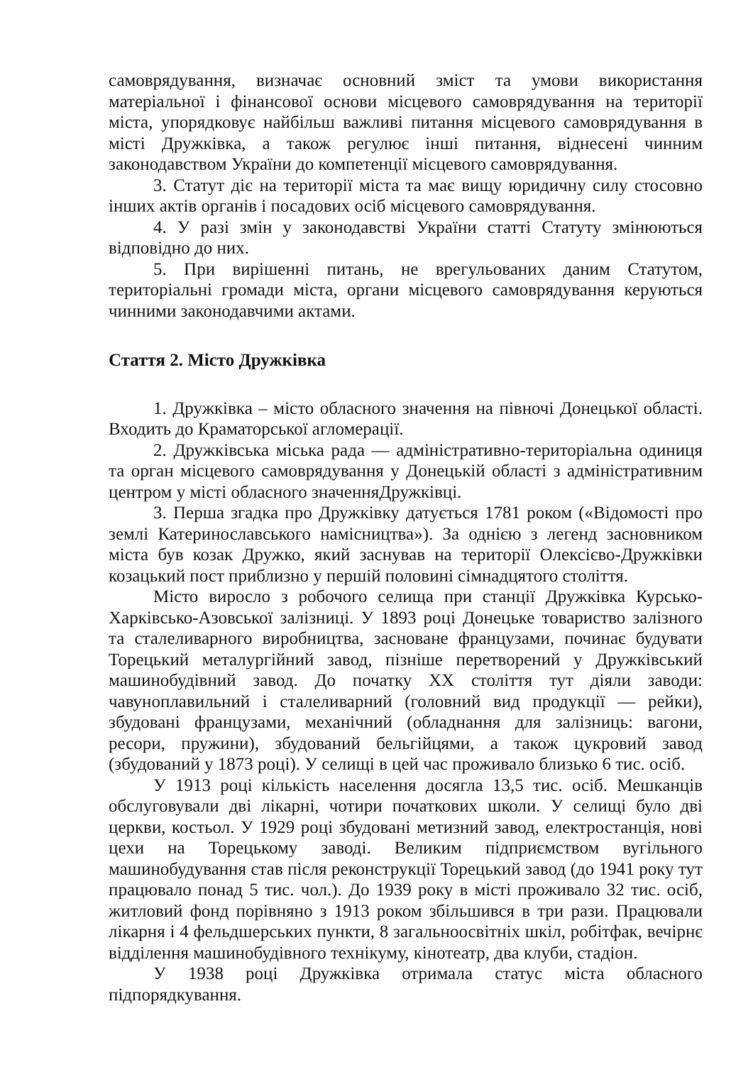самоврядування, визначає основний зміст та умови використання матеріальної і фінансової основи місцевого самоврядування на території міста, упорядковує найбільш важливі питання місцевого самоврядування в місті Дружківка, а також регулює інші питання, віднесені чинним законодавством України до компетенції місцевого самоврядування.
3. Статут діє на території міста та має вищу юридичну силу стосовно інших актів органів і посадових осіб місцевого самоврядування.
4. У разі змін у законодавстві України статті Статуту змінюються відповідно до них.
5. При вирішенні питань, не врегульованих даним Статутом, територіальні громади міста, органи місцевого самоврядування керуються чинними законодавчими актами.
Стаття 2. Місто Дружківка
1. Дружківка – місто обласного значення на півночі Донецької області. Входить до Краматорської агломерації.
2. Дружківська міська рада — адміністративно-територіальна одиниця та орган місцевого самоврядування у Донецькій області з адміністративним центром у місті обласного значенняДружківці.
3. Перша згадка про Дружківку датується 1781 роком («Відомості про землі Катеринославського намісництва»). За однією з легенд засновником міста був козак Дружко, який заснував на території Олексієво-Дружківки козацький пост приблизно у першій половині сімнадцятого століття.
Місто виросло з робочого селища при станції Дружківка Курсько-Харківсько-Азовської залізниці. У 1893 році Донецьке товариство залізного та сталеливарного виробництва, засноване французами, починає будувати Торецький металургійний завод, пізніше перетворений у Дружківський машинобудівний завод. До початку XX століття тут діяли заводи: чавуноплавильний і сталеливарний (головний вид продукції — рейки), збудовані французами, механічний (обладнання для залізниць: вагони, ресори, пружини), збудований бельгійцями, а також цукровий завод (збудований у 1873 році). У селищі в цей час проживало близько 6 тис. осіб.
У 1913 році кількість населення досягла 13,5 тис. осіб. Мешканців обслуговували дві лікарні, чотири початкових школи. У селищі було дві церкви, костьол. У 1929 році збудовані метизний завод, електростанція, нові цехи на Торецькому заводі. Великим підприємством вугільного машинобудування став після реконструкції Торецький завод (до 1941 року тут працювало понад 5 тис. чол.). До 1939 року в місті проживало 32 тис. осіб, житловий фонд порівняно з 1913 роком збільшився в три рази. Працювали лікарня і 4 фельдшерських пункти, 8 загальноосвітніх шкіл, робітфак, вечірнє відділення машинобудівного технікуму, кінотеатр, два клуби, стадіон.
У 1938 році Дружківка отримала статус міста обласного підпорядкування.